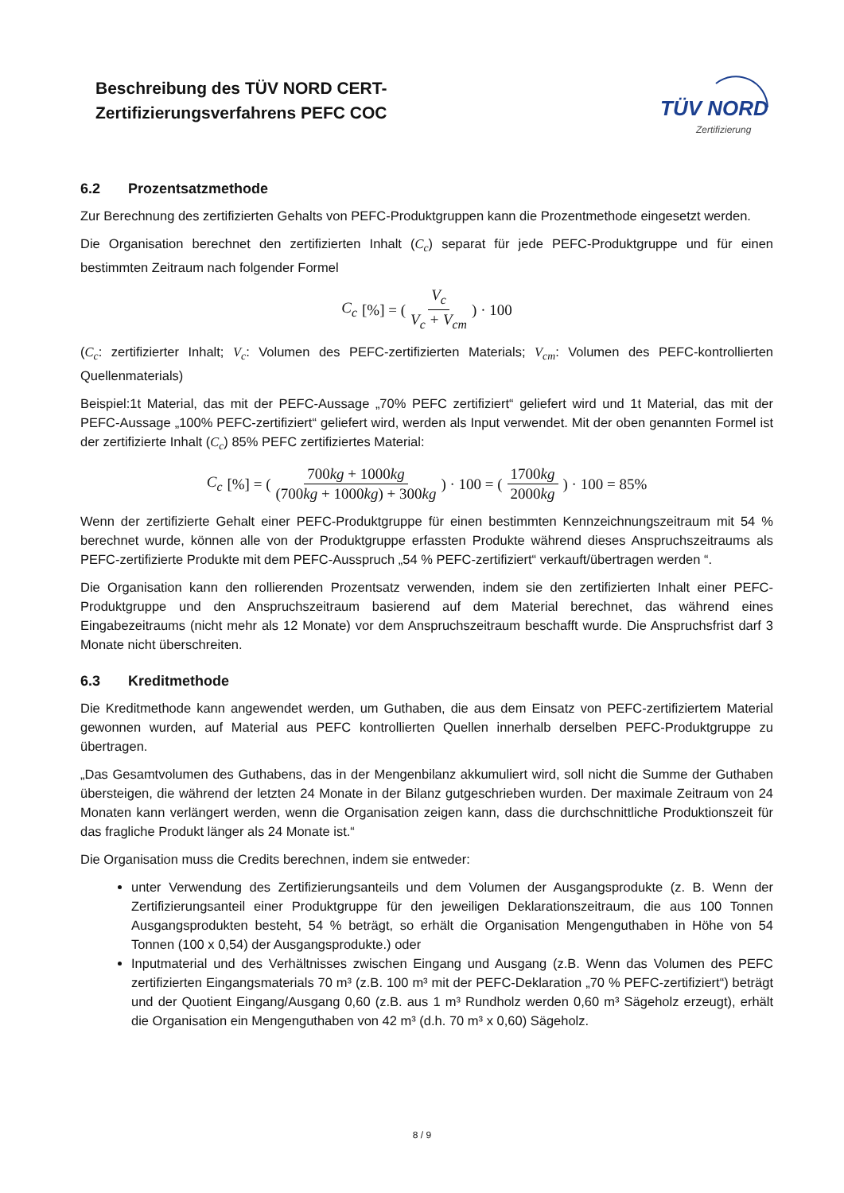Beschreibung des TÜV NORD CERT-
Zertifizierungsverfahrens PEFC COC
TÜV NORD
Zertifizierung
6.2 Prozentsatzmethode
Zur Berechnung des zertifizierten Gehalts von PEFC-Produktgruppen kann die Prozentmethode eingesetzt werden.
Die Organisation berechnet den zertifizierten Inhalt (C<sub>c</sub>) separat für jede PEFC-Produktgruppe und für einen bestimmten Zeitraum nach folgender Formel
C<sub>c</sub> [%] = ( V<sub>c</sub> V<sub>c</sub> + V<sub>cm</sub> ) · 100
(C<sub>c</sub>: zertifizierter Inhalt; V<sub>c</sub>: Volumen des PEFC-zertifizierten Materials; V<sub>cm</sub>: Volumen des PEFC-kontrollierten Quellenmaterials)
Beispiel:1t Material, das mit der PEFC-Aussage „70% PEFC zertifiziert“ geliefert wird und 1t Material, das mit der PEFC-Aussage „100% PEFC-zertifiziert“ geliefert wird, werden als Input verwendet. Mit der oben genannten Formel ist der zertifizierte Inhalt (C<sub>c</sub>) 85% PEFC zertifiziertes Material:
C<sub>c</sub> [%] = ( 700kg + 1000kg (700kg + 1000kg) + 300kg ) · 100 = ( 1700kg 2000kg ) · 100 = 85%
Wenn der zertifizierte Gehalt einer PEFC-Produktgruppe für einen bestimmten Kennzeichnungszeitraum mit 54 % berechnet wurde, können alle von der Produktgruppe erfassten Produkte während dieses Anspruchszeitraums als PEFC-zertifizierte Produkte mit dem PEFC-Ausspruch „54 % PEFC-zertifiziert“ verkauft/übertragen werden “.
Die Organisation kann den rollierenden Prozentsatz verwenden, indem sie den zertifizierten Inhalt einer PEFC-Produktgruppe und den Anspruchszeitraum basierend auf dem Material berechnet, das während eines Eingabezeitraums (nicht mehr als 12 Monate) vor dem Anspruchszeitraum beschafft wurde. Die Anspruchsfrist darf 3 Monate nicht überschreiten.
6.3 Kreditmethode
Die Kreditmethode kann angewendet werden, um Guthaben, die aus dem Einsatz von PEFC-zertifiziertem Material gewonnen wurden, auf Material aus PEFC kontrollierten Quellen innerhalb derselben PEFC-Produktgruppe zu übertragen.
„Das Gesamtvolumen des Guthabens, das in der Mengenbilanz akkumuliert wird, soll nicht die Summe der Guthaben übersteigen, die während der letzten 24 Monate in der Bilanz gutgeschrieben wurden. Der maximale Zeitraum von 24 Monaten kann verlängert werden, wenn die Organisation zeigen kann, dass die durchschnittliche Produktionszeit für das fragliche Produkt länger als 24 Monate ist.“
Die Organisation muss die Credits berechnen, indem sie entweder:
unter Verwendung des Zertifizierungsanteils und dem Volumen der Ausgangsprodukte (z. B. Wenn der Zertifizierungsanteil einer Produktgruppe für den jeweiligen Deklarationszeitraum, die aus 100 Tonnen Ausgangsprodukten besteht, 54 % beträgt, so erhält die Organisation Mengenguthaben in Höhe von 54 Tonnen (100 x 0,54) der Ausgangsprodukte.) oder
Inputmaterial und des Verhältnisses zwischen Eingang und Ausgang (z.B. Wenn das Volumen des PEFC zertifizierten Eingangsmaterials 70 m³ (z.B. 100 m³ mit der PEFC-Deklaration „70 % PEFC-zertifiziert“) beträgt und der Quotient Eingang/Ausgang 0,60 (z.B. aus 1 m³ Rundholz werden 0,60 m³ Sägeholz erzeugt), erhält die Organisation ein Mengenguthaben von 42 m³ (d.h. 70 m³ x 0,60) Sägeholz.
8 / 9